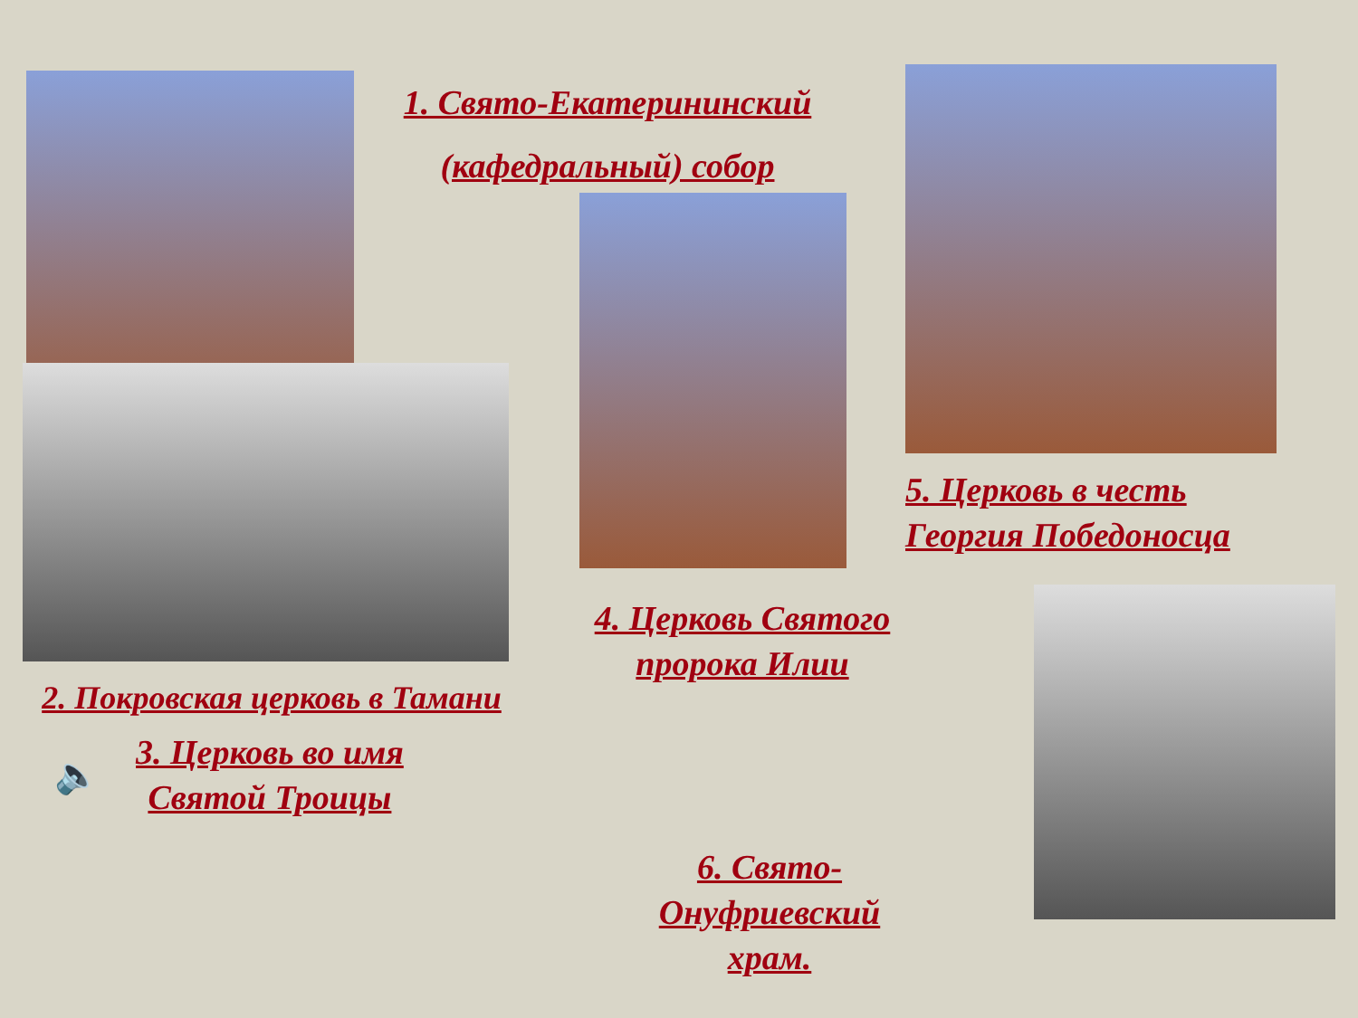1. Свято-Екатерининский
(кафедральный) собор
2. Покровская церковь в Тамани
🔈
3. Церковь во имя
Святой Троицы
4. Церковь Святого
пророка Илии
6. Свято-
Онуфриевский храм.
5. Церковь в честь
Георгия Победоносца